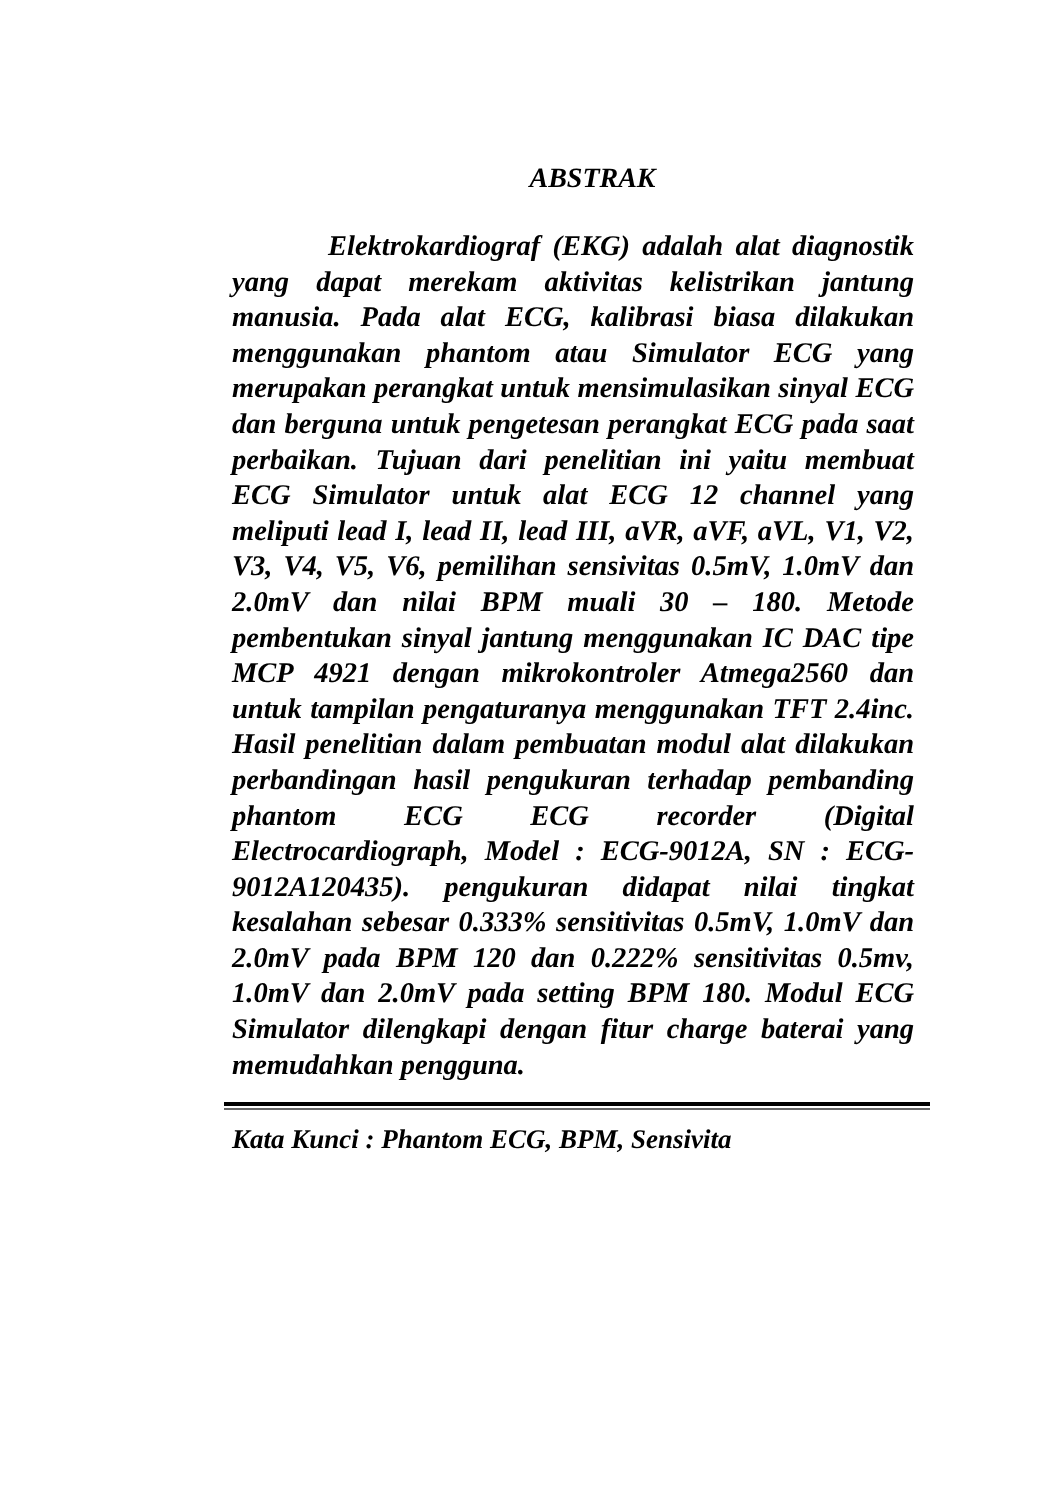ABSTRAK
Elektrokardiograf (EKG) adalah alat diagnostik yang dapat merekam aktivitas kelistrikan jantung manusia. Pada alat ECG, kalibrasi biasa dilakukan menggunakan phantom atau Simulator ECG yang merupakan perangkat untuk mensimulasikan sinyal ECG dan berguna untuk pengetesan perangkat ECG pada saat perbaikan. Tujuan dari penelitian ini yaitu membuat ECG Simulator untuk alat ECG 12 channel yang meliputi lead I, lead II, lead III, aVR, aVF, aVL, V1, V2, V3, V4, V5, V6, pemilihan sensivitas 0.5mV, 1.0mV dan 2.0mV dan nilai BPM muali 30 – 180. Metode pembentukan sinyal jantung menggunakan IC DAC tipe MCP 4921 dengan mikrokontroler Atmega2560 dan untuk tampilan pengaturanya menggunakan TFT 2.4inc. Hasil penelitian dalam pembuatan modul alat dilakukan perbandingan hasil pengukuran terhadap pembanding phantom ECG ECG recorder (Digital Electrocardiograph, Model : ECG-9012A, SN : ECG-9012A120435). pengukuran didapat nilai tingkat kesalahan sebesar 0.333% sensitivitas 0.5mV, 1.0mV dan 2.0mV pada BPM 120 dan 0.222% sensitivitas 0.5mv, 1.0mV dan 2.0mV pada setting BPM 180. Modul ECG Simulator dilengkapi dengan fitur charge baterai yang memudahkan pengguna.
Kata Kunci : Phantom ECG, BPM, Sensivita